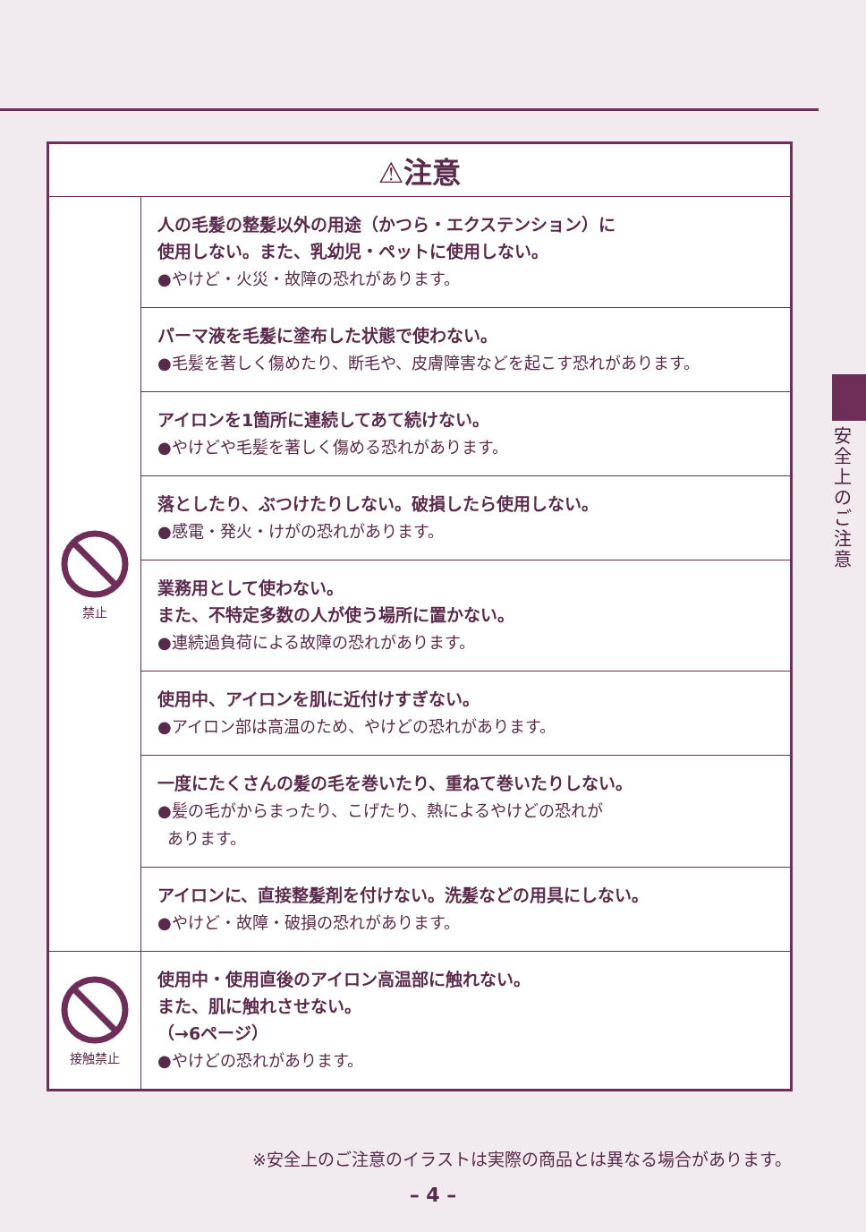安全上のご注意
| ⚠注意 | |
| --- | --- |
| 禁止 | 人の毛髪の整髪以外の用途（かつら・エクステンション）に 使用しない。また、乳幼児・ペットに使用しない。 ●やけど・火災・故障の恐れがあります。 |
| | パーマ液を毛髪に塗布した状態で使わない。 ●毛髪を著しく傷めたり、断毛や、皮膚障害などを起こす恐れがあります。 |
| | アイロンを1箇所に連続してあて続けない。 ●やけどや毛髪を著しく傷める恐れがあります。 |
| | 落としたり、ぶつけたりしない。破損したら使用しない。 ●感電・発火・けがの恐れがあります。 |
| | 業務用として使わない。 また、不特定多数の人が使う場所に置かない。 ●連続過負荷による故障の恐れがあります。 |
| | 使用中、アイロンを肌に近付けすぎない。 ●アイロン部は高温のため、やけどの恐れがあります。 |
| | 一度にたくさんの髪の毛を巻いたり、重ねて巻いたりしない。 ●髪の毛がからまったり、こげたり、熱によるやけどの恐れが あります。 |
| | アイロンに、直接整髪剤を付けない。洗髪などの用具にしない。 ●やけど・故障・破損の恐れがあります。 |
| 接触禁止 | 使用中・使用直後のアイロン高温部に触れない。 また、肌に触れさせない。 （→6ページ） ●やけどの恐れがあります。 |
※安全上のご注意のイラストは実際の商品とは異なる場合があります。
– 4 –